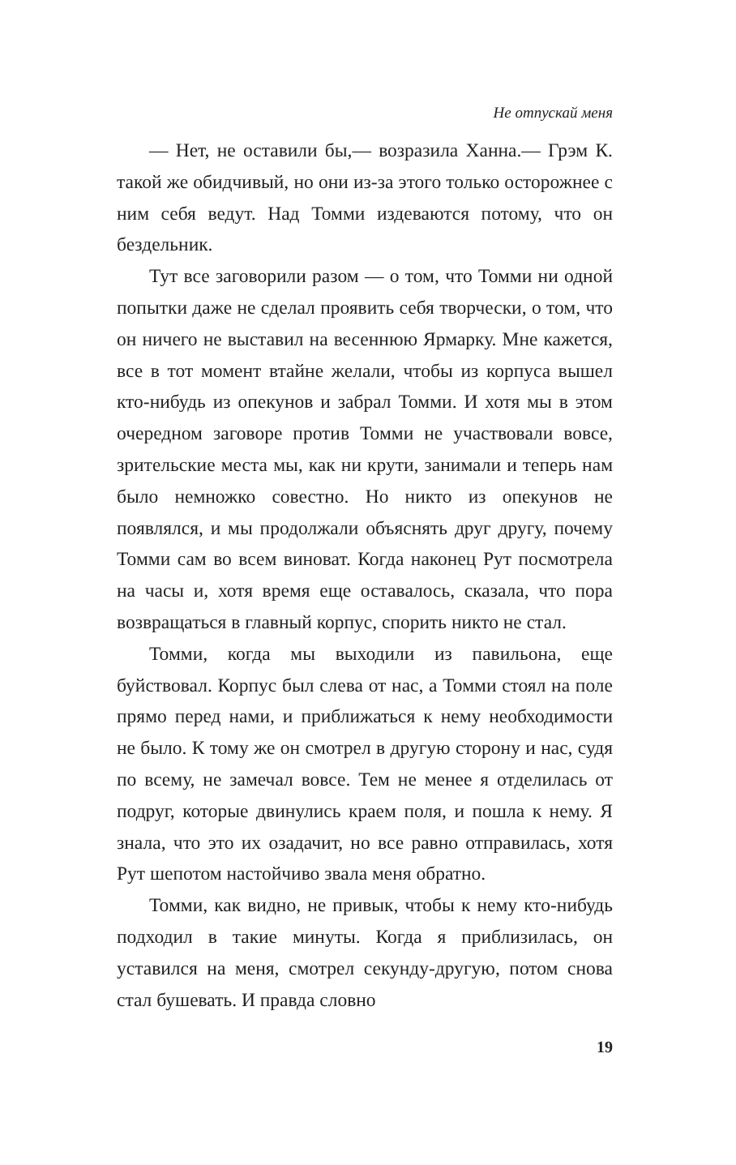Не отпускай меня
— Нет, не оставили бы,— возразила Ханна.— Грэм К. такой же обидчивый, но они из-за этого только осторожнее с ним себя ведут. Над Томми издеваются потому, что он бездельник.
Тут все заговорили разом — о том, что Томми ни одной попытки даже не сделал проявить себя творчески, о том, что он ничего не выставил на весеннюю Ярмарку. Мне кажется, все в тот момент втайне желали, чтобы из корпуса вышел кто-нибудь из опекунов и забрал Томми. И хотя мы в этом очередном заговоре против Томми не участвовали вовсе, зрительские места мы, как ни крути, занимали и теперь нам было немножко совестно. Но никто из опекунов не появлялся, и мы продолжали объяснять друг другу, почему Томми сам во всем виноват. Когда наконец Рут посмотрела на часы и, хотя время еще оставалось, сказала, что пора возвращаться в главный корпус, спорить никто не стал.
Томми, когда мы выходили из павильона, еще буйствовал. Корпус был слева от нас, а Томми стоял на поле прямо перед нами, и приближаться к нему необходимости не было. К тому же он смотрел в другую сторону и нас, судя по всему, не замечал вовсе. Тем не менее я отделилась от подруг, которые двинулись краем поля, и пошла к нему. Я знала, что это их озадачит, но все равно отправилась, хотя Рут шепотом настойчиво звала меня обратно.
Томми, как видно, не привык, чтобы к нему кто-нибудь подходил в такие минуты. Когда я приблизилась, он уставился на меня, смотрел секунду-другую, потом снова стал бушевать. И правда словно
19